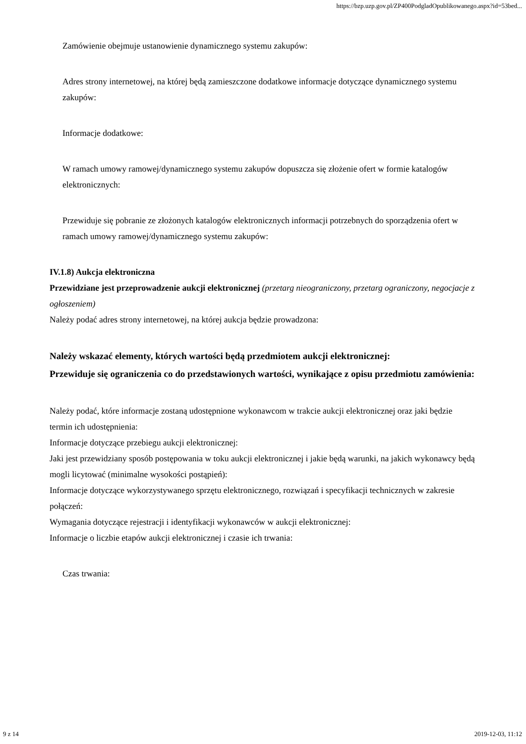https://bzp.uzp.gov.pl/ZP400PodgladOpublikowanego.aspx?id=53bed...
Zamówienie obejmuje ustanowienie dynamicznego systemu zakupów:
Adres strony internetowej, na której będą zamieszczone dodatkowe informacje dotyczące dynamicznego systemu zakupów:
Informacje dodatkowe:
W ramach umowy ramowej/dynamicznego systemu zakupów dopuszcza się złożenie ofert w formie katalogów elektronicznych:
Przewiduje się pobranie ze złożonych katalogów elektronicznych informacji potrzebnych do sporządzenia ofert w ramach umowy ramowej/dynamicznego systemu zakupów:
IV.1.8) Aukcja elektroniczna
Przewidziane jest przeprowadzenie aukcji elektronicznej (przetarg nieograniczony, przetarg ograniczony, negocjacje z ogłoszeniem)
Należy podać adres strony internetowej, na której aukcja będzie prowadzona:
Należy wskazać elementy, których wartości będą przedmiotem aukcji elektronicznej:
Przewiduje się ograniczenia co do przedstawionych wartości, wynikające z opisu przedmiotu zamówienia:
Należy podać, które informacje zostaną udostępnione wykonawcom w trakcie aukcji elektronicznej oraz jaki będzie termin ich udostępnienia:
Informacje dotyczące przebiegu aukcji elektronicznej:
Jaki jest przewidziany sposób postępowania w toku aukcji elektronicznej i jakie będą warunki, na jakich wykonawcy będą mogli licytować (minimalne wysokości postąpień):
Informacje dotyczące wykorzystywanego sprzętu elektronicznego, rozwiązań i specyfikacji technicznych w zakresie połączeń:
Wymagania dotyczące rejestracji i identyfikacji wykonawców w aukcji elektronicznej:
Informacje o liczbie etapów aukcji elektronicznej i czasie ich trwania:
Czas trwania:
9 z 14 2019-12-03, 11:12